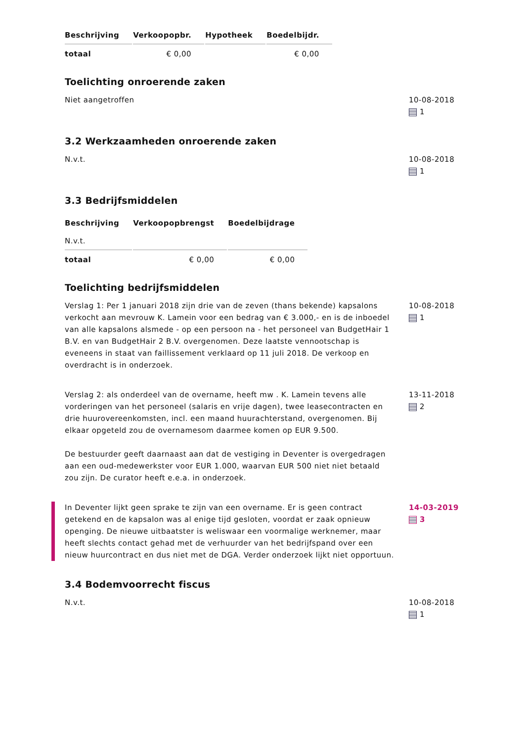| Beschrijving | Verkoopopbr. | Hypotheek | Boedelbijdr. |
| --- | --- | --- | --- |
| totaal | € 0,00 | | € 0,00 |
Toelichting onroerende zaken
Niet aangetroffen 10-08-2018
1
3.2 Werkzaamheden onroerende zaken
N.v.t. 10-08-2018
1
3.3 Bedrijfsmiddelen
| Beschrijving | Verkoopopbrengst | Boedelbijdrage |
| --- | --- | --- |
| N.v.t. | | |
| totaal | € 0,00 | € 0,00 |
Toelichting bedrijfsmiddelen
Verslag 1: Per 1 januari 2018 zijn drie van de zeven (thans bekende) kapsalons verkocht aan mevrouw K. Lamein voor een bedrag van € 3.000,- en is de inboedel van alle kapsalons alsmede - op een persoon na - het personeel van BudgetHair 1 B.V. en van BudgetHair 2 B.V. overgenomen. Deze laatste vennootschap is eveneens in staat van faillissement verklaard op 11 juli 2018. De verkoop en overdracht is in onderzoek.
10-08-2018
1
Verslag 2: als onderdeel van de overname, heeft mw . K. Lamein tevens alle vorderingen van het personeel (salaris en vrije dagen), twee leasecontracten en drie huurovereenkomsten, incl. een maand huurachterstand, overgenomen. Bij elkaar opgeteld zou de overnamesom daarmee komen op EUR 9.500.
De bestuurder geeft daarnaast aan dat de vestiging in Deventer is overgedragen aan een oud-medewerkster voor EUR 1.000, waarvan EUR 500 niet niet betaald zou zijn. De curator heeft e.e.a. in onderzoek.
13-11-2018
2
In Deventer lijkt geen sprake te zijn van een overname. Er is geen contract getekend en de kapsalon was al enige tijd gesloten, voordat er zaak opnieuw openging. De nieuwe uitbaatster is weliswaar een voormalige werknemer, maar heeft slechts contact gehad met de verhuurder van het bedrijfspand over een nieuw huurcontract en dus niet met de DGA. Verder onderzoek lijkt niet opportuun.
14-03-2019
3
3.4 Bodemvoorrecht fiscus
N.v.t. 10-08-2018
1